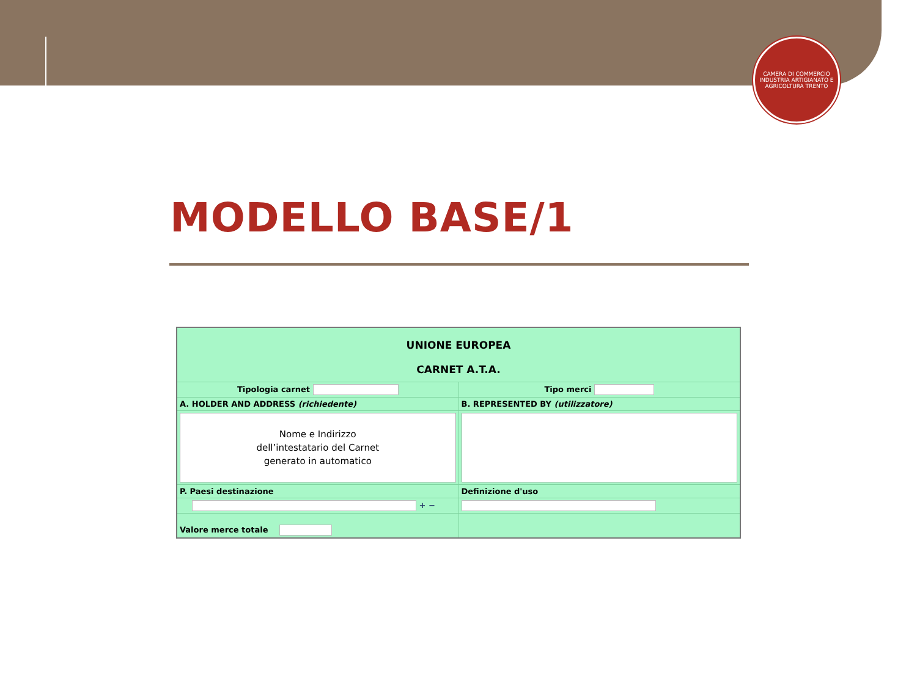CAMERA DI COMMERCIO INDUSTRIA ARTIGIANATO E AGRICOLTURA TRENTO
MODELLO BASE/1
| UNIONE EUROPEA CARNET A.T.A. | |
| Tipologia carnet | Tipo merci |
| A. HOLDER AND ADDRESS (richiedente) | B. REPRESENTED BY (utilizzatore) |
| Nome e Indirizzo dell’intestatario del Carnet generato in automatico | |
| P. Paesi destinazione | Definizione d'uso |
| + − | |
| Valore merce totale | |